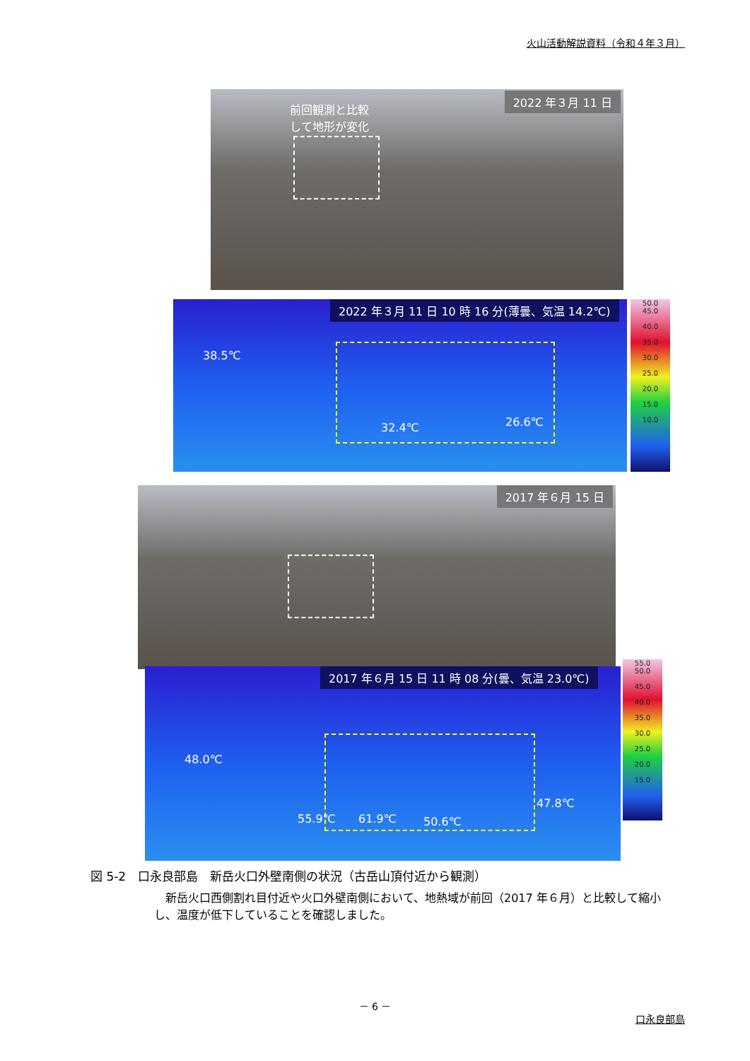火山活動解説資料（令和４年３月）
前回観測と比較
して地形が変化
2022 年３月 11 日
2022 年３月 11 日 10 時 16 分(薄曇、気温 14.2℃)
38.5℃
32.4℃ 26.6℃
50.0
45.0
40.0
35.0
30.0
25.0
20.0
15.0
10.0
2017 年６月 15 日
2017 年６月 15 日 11 時 08 分(曇、気温 23.0℃)
48.0℃
55.9℃ 61.9℃ 50.6℃
47.8℃
55.0
50.0
45.0
40.0
35.0
30.0
25.0
20.0
15.0
図 5-2　口永良部島　新岳火口外壁南側の状況（古岳山頂付近から観測）
新岳火口西側割れ目付近や火口外壁南側において、地熱域が前回（2017 年６月）と比較して縮小し、温度が低下していることを確認しました。
－ 6 －
口永良部島